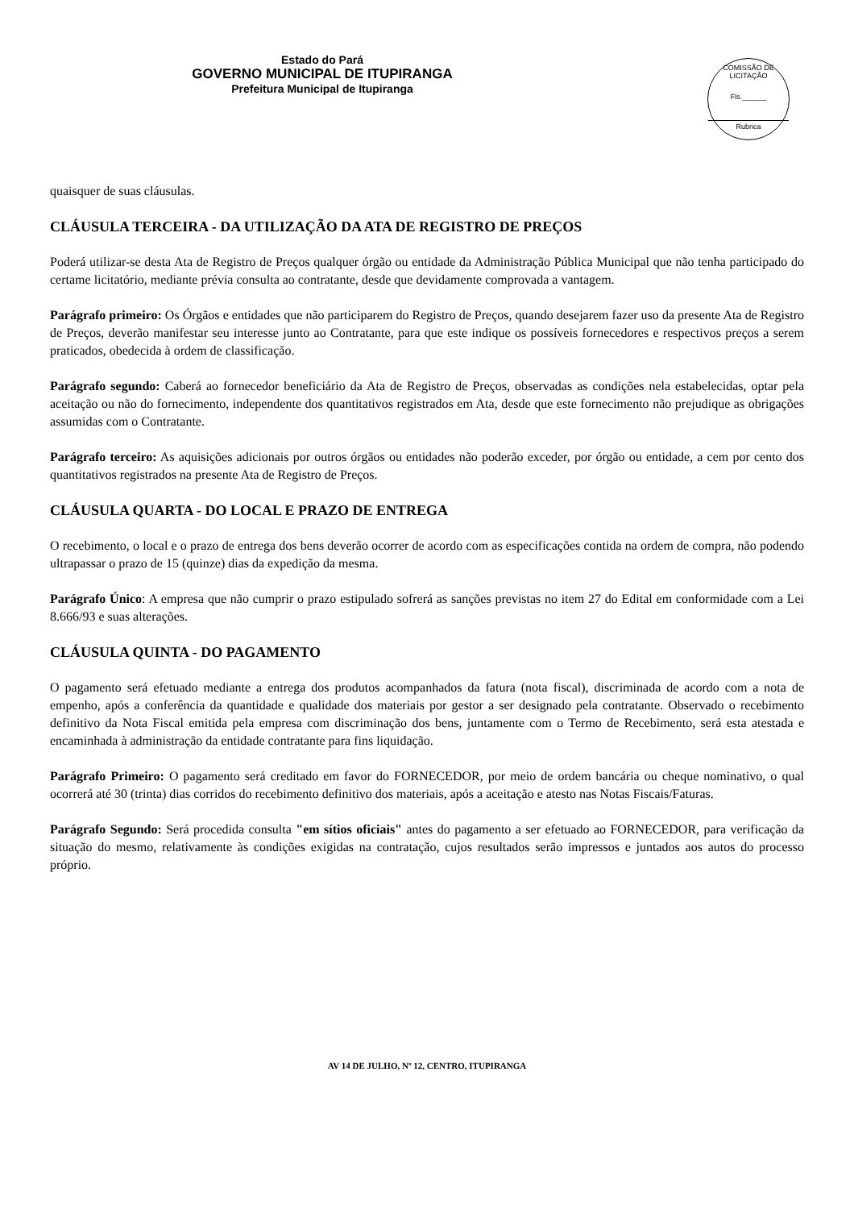Estado do Pará
GOVERNO MUNICIPAL DE ITUPIRANGA
Prefeitura Municipal de Itupiranga
COMISSÃO DE LICITAÇÃO
Fls.______
Rubrica
quaisquer de suas cláusulas.
CLÁUSULA TERCEIRA - DA UTILIZAÇÃO DA ATA DE REGISTRO DE PREÇOS
Poderá utilizar-se desta Ata de Registro de Preços qualquer órgão ou entidade da Administração Pública Municipal que não tenha participado do certame licitatório, mediante prévia consulta ao contratante, desde que devidamente comprovada a vantagem.
Parágrafo primeiro: Os Órgãos e entidades que não participarem do Registro de Preços, quando desejarem fazer uso da presente Ata de Registro de Preços, deverão manifestar seu interesse junto ao Contratante, para que este indique os possíveis fornecedores e respectivos preços a serem praticados, obedecida à ordem de classificação.
Parágrafo segundo: Caberá ao fornecedor beneficiário da Ata de Registro de Preços, observadas as condições nela estabelecidas, optar pela aceitação ou não do fornecimento, independente dos quantitativos registrados em Ata, desde que este fornecimento não prejudique as obrigações assumidas com o Contratante.
Parágrafo terceiro: As aquisições adicionais por outros órgãos ou entidades não poderão exceder, por órgão ou entidade, a cem por cento dos quantitativos registrados na presente Ata de Registro de Preços.
CLÁUSULA QUARTA - DO LOCAL E PRAZO DE ENTREGA
O recebimento, o local e o prazo de entrega dos bens deverão ocorrer de acordo com as especificações contida na ordem de compra, não podendo ultrapassar o prazo de 15 (quinze) dias da expedição da mesma.
Parágrafo Único: A empresa que não cumprir o prazo estipulado sofrerá as sanções previstas no item 27 do Edital em conformidade com a Lei 8.666/93 e suas alterações.
CLÁUSULA QUINTA - DO PAGAMENTO
O pagamento será efetuado mediante a entrega dos produtos acompanhados da fatura (nota fiscal), discriminada de acordo com a nota de empenho, após a conferência da quantidade e qualidade dos materiais por gestor a ser designado pela contratante. Observado o recebimento definitivo da Nota Fiscal emitida pela empresa com discriminação dos bens, juntamente com o Termo de Recebimento, será esta atestada e encaminhada à administração da entidade contratante para fins liquidação.
Parágrafo Primeiro: O pagamento será creditado em favor do FORNECEDOR, por meio de ordem bancária ou cheque nominativo, o qual ocorrerá até 30 (trinta) dias corridos do recebimento definitivo dos materiais, após a aceitação e atesto nas Notas Fiscais/Faturas.
Parágrafo Segundo: Será procedida consulta "em sítios oficiais" antes do pagamento a ser efetuado ao FORNECEDOR, para verificação da situação do mesmo, relativamente às condições exigidas na contratação, cujos resultados serão impressos e juntados aos autos do processo próprio.
AV 14 DE JULHO, Nº 12, CENTRO, ITUPIRANGA